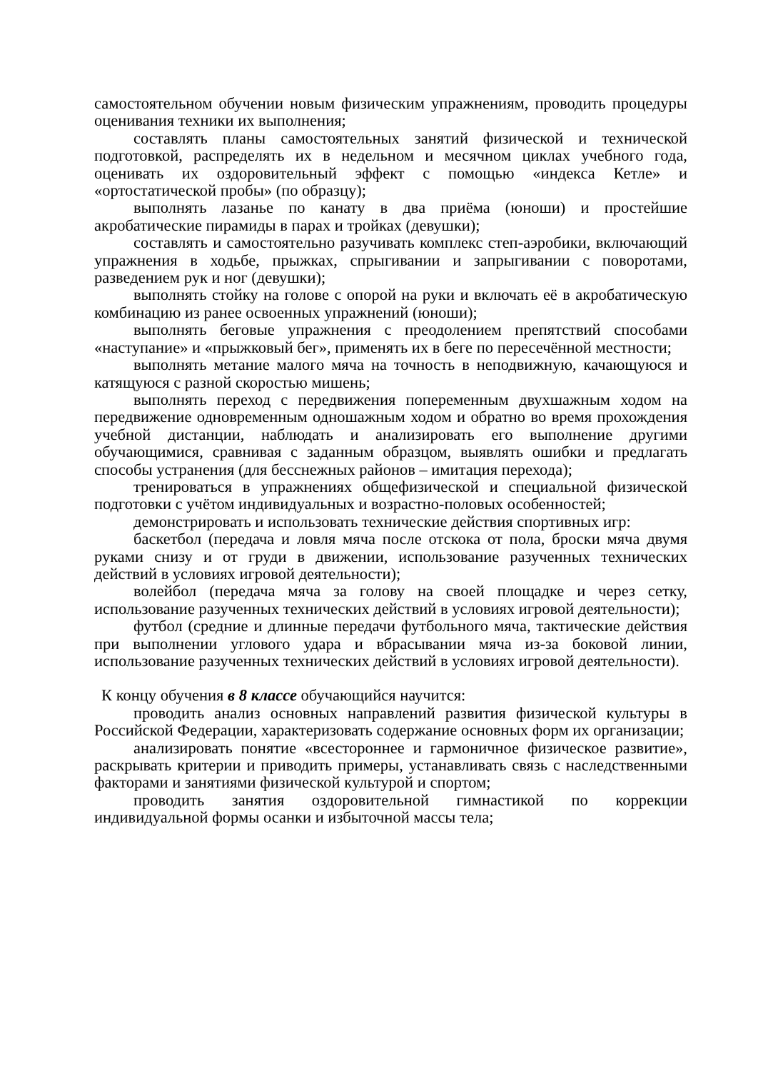самостоятельном обучении новым физическим упражнениям, проводить процедуры оценивания техники их выполнения;
составлять планы самостоятельных занятий физической и технической подготовкой, распределять их в недельном и месячном циклах учебного года, оценивать их оздоровительный эффект с помощью «индекса Кетле» и «ортостатической пробы» (по образцу);
выполнять лазанье по канату в два приёма (юноши) и простейшие акробатические пирамиды в парах и тройках (девушки);
составлять и самостоятельно разучивать комплекс степ-аэробики, включающий упражнения в ходьбе, прыжках, спрыгивании и запрыгивании с поворотами, разведением рук и ног (девушки);
выполнять стойку на голове с опорой на руки и включать её в акробатическую комбинацию из ранее освоенных упражнений (юноши);
выполнять беговые упражнения с преодолением препятствий способами «наступание» и «прыжковый бег», применять их в беге по пересечённой местности;
выполнять метание малого мяча на точность в неподвижную, качающуюся и катящуюся с разной скоростью мишень;
выполнять переход с передвижения попеременным двухшажным ходом на передвижение одновременным одношажным ходом и обратно во время прохождения учебной дистанции, наблюдать и анализировать его выполнение другими обучающимися, сравнивая с заданным образцом, выявлять ошибки и предлагать способы устранения (для бесснежных районов – имитация перехода);
тренироваться в упражнениях общефизической и специальной физической подготовки с учётом индивидуальных и возрастно-половых особенностей;
демонстрировать и использовать технические действия спортивных игр:
баскетбол (передача и ловля мяча после отскока от пола, броски мяча двумя руками снизу и от груди в движении, использование разученных технических действий в условиях игровой деятельности);
волейбол (передача мяча за голову на своей площадке и через сетку, использование разученных технических действий в условиях игровой деятельности);
футбол (средние и длинные передачи футбольного мяча, тактические действия при выполнении углового удара и вбрасывании мяча из-за боковой линии, использование разученных технических действий в условиях игровой деятельности).
К концу обучения в 8 классе обучающийся научится:
проводить анализ основных направлений развития физической культуры в Российской Федерации, характеризовать содержание основных форм их организации;
анализировать понятие «всестороннее и гармоничное физическое развитие», раскрывать критерии и приводить примеры, устанавливать связь с наследственными факторами и занятиями физической культурой и спортом;
проводить занятия оздоровительной гимнастикой по коррекции индивидуальной формы осанки и избыточной массы тела;